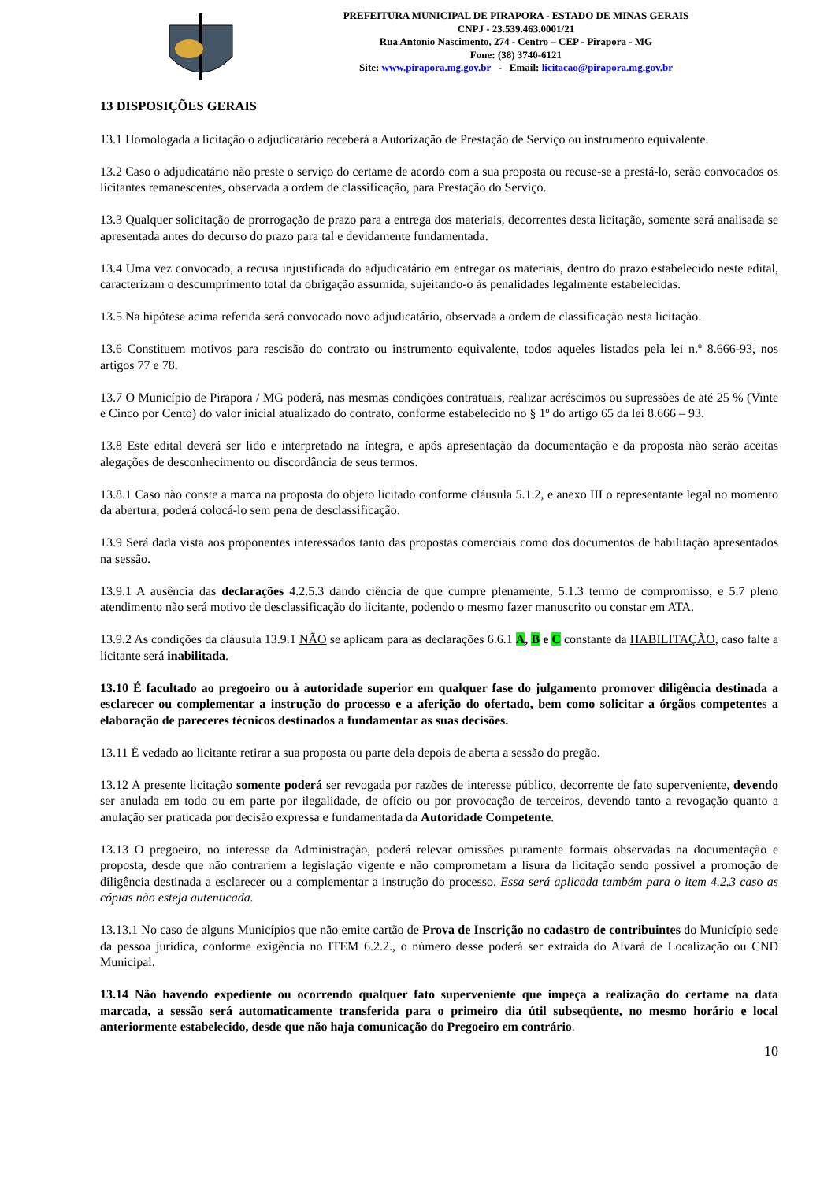PREFEITURA MUNICIPAL DE PIRAPORA - ESTADO DE MINAS GERAIS
CNPJ - 23.539.463.0001/21
Rua Antonio Nascimento, 274 - Centro – CEP - Pirapora - MG
Fone: (38) 3740-6121
Site: www.pirapora.mg.gov.br - Email: licitacao@pirapora.mg.gov.br
13 DISPOSIÇÕES GERAIS
13.1 Homologada a licitação o adjudicatário receberá a Autorização de Prestação de Serviço ou instrumento equivalente.
13.2 Caso o adjudicatário não preste o serviço do certame de acordo com a sua proposta ou recuse-se a prestá-lo, serão convocados os licitantes remanescentes, observada a ordem de classificação, para Prestação do Serviço.
13.3 Qualquer solicitação de prorrogação de prazo para a entrega dos materiais, decorrentes desta licitação, somente será analisada se apresentada antes do decurso do prazo para tal e devidamente fundamentada.
13.4 Uma vez convocado, a recusa injustificada do adjudicatário em entregar os materiais, dentro do prazo estabelecido neste edital, caracterizam o descumprimento total da obrigação assumida, sujeitando-o às penalidades legalmente estabelecidas.
13.5 Na hipótese acima referida será convocado novo adjudicatário, observada a ordem de classificação nesta licitação.
13.6 Constituem motivos para rescisão do contrato ou instrumento equivalente, todos aqueles listados pela lei n.º 8.666-93, nos artigos 77 e 78.
13.7 O Município de Pirapora / MG poderá, nas mesmas condições contratuais, realizar acréscimos ou supressões de até 25 % (Vinte e Cinco por Cento) do valor inicial atualizado do contrato, conforme estabelecido no § 1º do artigo 65 da lei 8.666 – 93.
13.8 Este edital deverá ser lido e interpretado na íntegra, e após apresentação da documentação e da proposta não serão aceitas alegações de desconhecimento ou discordância de seus termos.
13.8.1 Caso não conste a marca na proposta do objeto licitado conforme cláusula 5.1.2, e anexo III o representante legal no momento da abertura, poderá colocá-lo sem pena de desclassificação.
13.9 Será dada vista aos proponentes interessados tanto das propostas comerciais como dos documentos de habilitação apresentados na sessão.
13.9.1 A ausência das declarações 4.2.5.3 dando ciência de que cumpre plenamente, 5.1.3 termo de compromisso, e 5.7 pleno atendimento não será motivo de desclassificação do licitante, podendo o mesmo fazer manuscrito ou constar em ATA.
13.9.2 As condições da cláusula 13.9.1 NÃO se aplicam para as declarações 6.6.1 A, B e C constante da HABILITAÇÃO, caso falte a licitante será inabilitada.
13.10 É facultado ao pregoeiro ou à autoridade superior em qualquer fase do julgamento promover diligência destinada a esclarecer ou complementar a instrução do processo e a aferição do ofertado, bem como solicitar a órgãos competentes a elaboração de pareceres técnicos destinados a fundamentar as suas decisões.
13.11 É vedado ao licitante retirar a sua proposta ou parte dela depois de aberta a sessão do pregão.
13.12 A presente licitação somente poderá ser revogada por razões de interesse público, decorrente de fato superveniente, devendo ser anulada em todo ou em parte por ilegalidade, de ofício ou por provocação de terceiros, devendo tanto a revogação quanto a anulação ser praticada por decisão expressa e fundamentada da Autoridade Competente.
13.13 O pregoeiro, no interesse da Administração, poderá relevar omissões puramente formais observadas na documentação e proposta, desde que não contrariem a legislação vigente e não comprometam a lisura da licitação sendo possível a promoção de diligência destinada a esclarecer ou a complementar a instrução do processo. Essa será aplicada também para o item 4.2.3 caso as cópias não esteja autenticada.
13.13.1 No caso de alguns Municípios que não emite cartão de Prova de Inscrição no cadastro de contribuintes do Município sede da pessoa jurídica, conforme exigência no ITEM 6.2.2., o número desse poderá ser extraída do Alvará de Localização ou CND Municipal.
13.14 Não havendo expediente ou ocorrendo qualquer fato superveniente que impeça a realização do certame na data marcada, a sessão será automaticamente transferida para o primeiro dia útil subseqüente, no mesmo horário e local anteriormente estabelecido, desde que não haja comunicação do Pregoeiro em contrário.
10